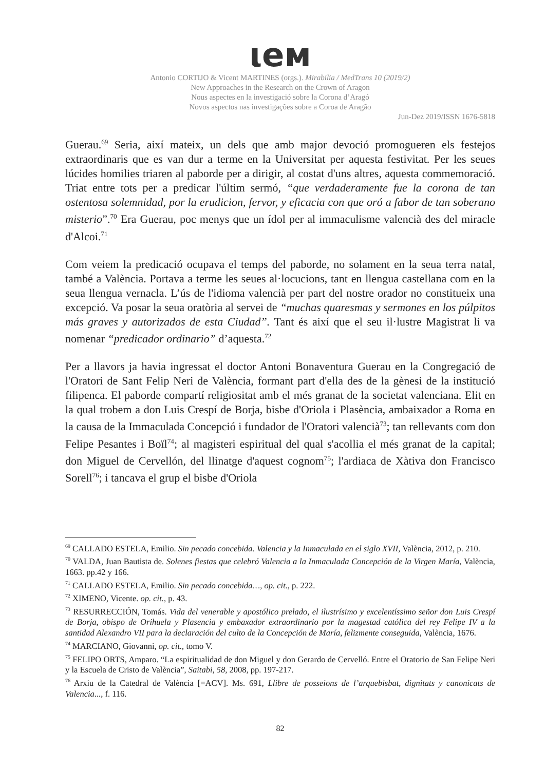ιeм
Antonio CORTIJO & Vicent MARTINES (orgs.). Mirabilia / MedTrans 10 (2019/2)
New Approaches in the Research on the Crown of Aragon
Nous aspectes en la investigació sobre la Corona d’Aragó
Novos aspectos nas investigações sobre a Coroa de Aragão
Jun-Dez 2019/ISSN 1676-5818
Guerau.<sup>69</sup> Seria, així mateix, un dels que amb major devoció promogueren els festejos extraordinaris que es van dur a terme en la Universitat per aquesta festivitat. Per les seues lúcides homilies triaren al paborde per a dirigir, al costat d'uns altres, aquesta commemoració. Triat entre tots per a predicar l'últim sermó, “que verdaderamente fue la corona de tan ostentosa solemnidad, por la erudicion, fervor, y eficacia con que oró a fabor de tan soberano misterio”.<sup>70</sup> Era Guerau, poc menys que un ídol per al immaculisme valencià des del miracle d'Alcoi.<sup>71</sup>
Com veiem la predicació ocupava el temps del paborde, no solament en la seua terra natal, també a València. Portava a terme les seues al·locucions, tant en llengua castellana com en la seua llengua vernacla. L’ús de l'idioma valencià per part del nostre orador no constitueix una excepció. Va posar la seua oratòria al servei de “muchas quaresmas y sermones en los púlpitos más graves y autorizados de esta Ciudad”. Tant és així que el seu il·lustre Magistrat li va nomenar “predicador ordinario” d’aquesta.<sup>72</sup>
Per a llavors ja havia ingressat el doctor Antoni Bonaventura Guerau en la Congregació de l'Oratori de Sant Felip Neri de València, formant part d'ella des de la gènesi de la institució filipenca. El paborde compartí religiositat amb el més granat de la societat valenciana. Elit en la qual trobem a don Luis Crespí de Borja, bisbe d'Oriola i Plasència, ambaixador a Roma en la causa de la Immaculada Concepció i fundador de l'Oratori valencià<sup>73</sup>; tan rellevants com don Felipe Pesantes i Boïl<sup>74</sup>; al magisteri espiritual del qual s'acollia el més granat de la capital; don Miguel de Cervellón, del llinatge d'aquest cognom<sup>75</sup>; l'ardiaca de Xàtiva don Francisco Sorell<sup>76</sup>; i tancava el grup el bisbe d'Oriola
<sup>69</sup> CALLADO ESTELA, Emilio. Sin pecado concebida. Valencia y la Inmaculada en el siglo XVII, València, 2012, p. 210.
<sup>70</sup> VALDA, Juan Bautista de. Solenes fiestas que celebró Valencia a la Inmaculada Concepción de la Virgen María, València, 1663. pp.42 y 166.
<sup>71</sup> CALLADO ESTELA, Emilio. Sin pecado concebida…, op. cit., p. 222.
<sup>72</sup> XIMENO, Vicente. op. cit., p. 43.
<sup>73</sup> RESURRECCIÓN, Tomás. Vida del venerable y apostólico prelado, el ilustrísimo y excelentíssimo señor don Luis Crespí de Borja, obispo de Orihuela y Plasencia y embaxador extraordinario por la magestad católica del rey Felipe IV a la santidad Alexandro VII para la declaración del culto de la Concepción de María, felizmente conseguida, València, 1676.
<sup>74</sup> MARCIANO, Giovanni, op. cit., tomo V.
<sup>75</sup> FELIPO ORTS, Amparo. “La espiritualidad de don Miguel y don Gerardo de Cervelló. Entre el Oratorio de San Felipe Neri y la Escuela de Cristo de València”, Saitabi, 58, 2008, pp. 197-217.
<sup>76</sup> Arxiu de la Catedral de València [=ACV]. Ms. 691, Llibre de posseions de l’arquebisbat, dignitats y canonicats de Valencia..., f. 116.
82